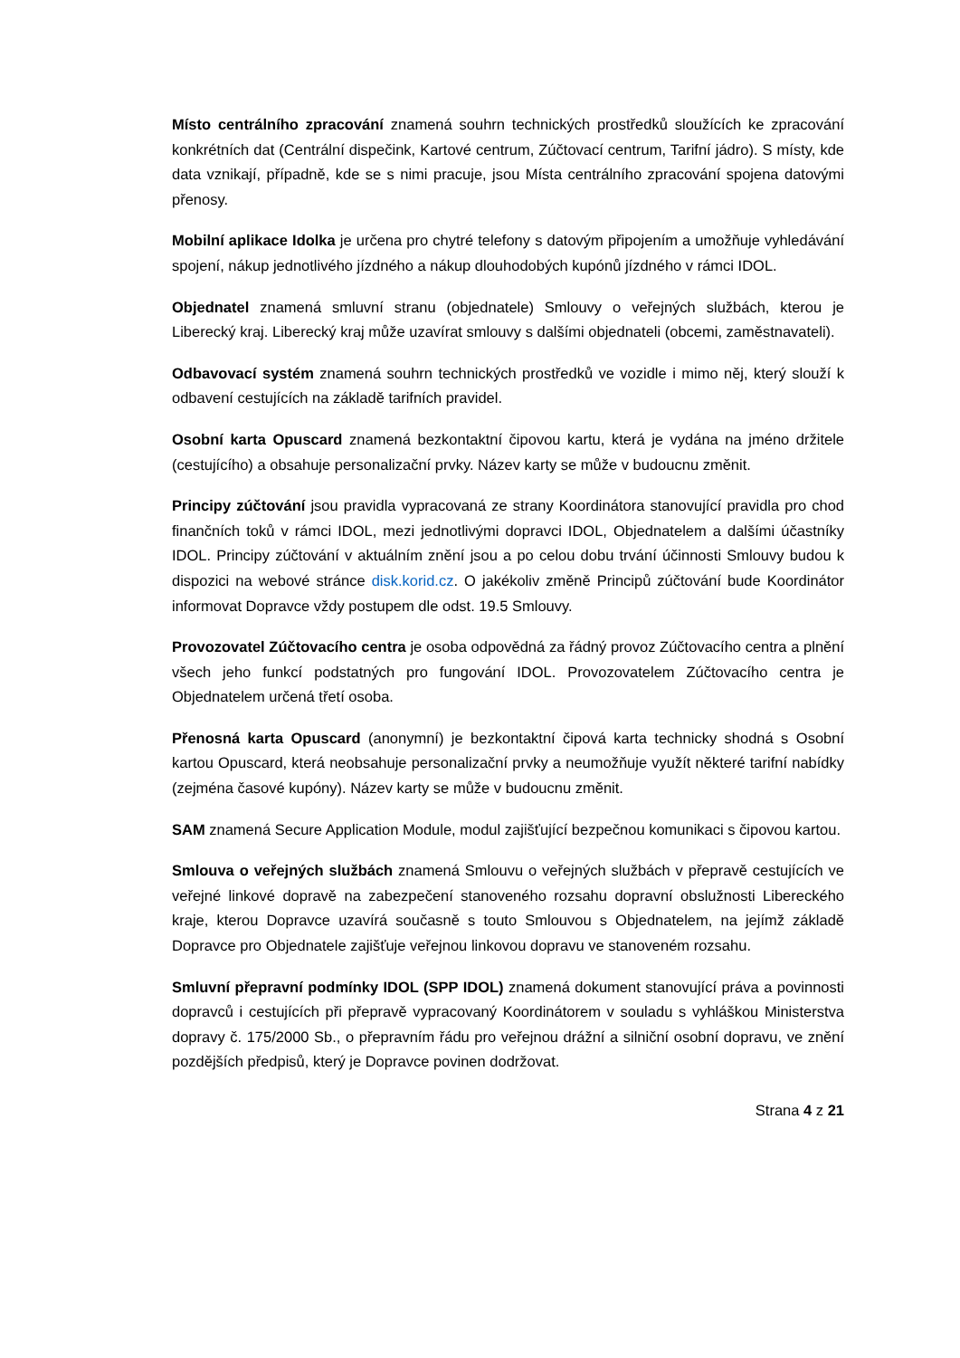Místo centrálního zpracování znamená souhrn technických prostředků sloužících ke zpracování konkrétních dat (Centrální dispečink, Kartové centrum, Zúčtovací centrum, Tarifní jádro). S místy, kde data vznikají, případně, kde se s nimi pracuje, jsou Místa centrálního zpracování spojena datovými přenosy.
Mobilní aplikace Idolka je určena pro chytré telefony s datovým připojením a umožňuje vyhledávání spojení, nákup jednotlivého jízdného a nákup dlouhodobých kupónů jízdného v rámci IDOL.
Objednatel znamená smluvní stranu (objednatele) Smlouvy o veřejných službách, kterou je Liberecký kraj. Liberecký kraj může uzavírat smlouvy s dalšími objednateli (obcemi, zaměstnavateli).
Odbavovací systém znamená souhrn technických prostředků ve vozidle i mimo něj, který slouží k odbavení cestujících na základě tarifních pravidel.
Osobní karta Opuscard znamená bezkontaktní čipovou kartu, která je vydána na jméno držitele (cestujícího) a obsahuje personalizační prvky. Název karty se může v budoucnu změnit.
Principy zúčtování jsou pravidla vypracovaná ze strany Koordinátora stanovující pravidla pro chod finančních toků v rámci IDOL, mezi jednotlivými dopravci IDOL, Objednatelem a dalšími účastníky IDOL. Principy zúčtování v aktuálním znění jsou a po celou dobu trvání účinnosti Smlouvy budou k dispozici na webové stránce disk.korid.cz. O jakékoliv změně Principů zúčtování bude Koordinátor informovat Dopravce vždy postupem dle odst. 19.5 Smlouvy.
Provozovatel Zúčtovacího centra je osoba odpovědná za řádný provoz Zúčtovacího centra a plnění všech jeho funkcí podstatných pro fungování IDOL. Provozovatelem Zúčtovacího centra je Objednatelem určená třetí osoba.
Přenosná karta Opuscard (anonymní) je bezkontaktní čipová karta technicky shodná s Osobní kartou Opuscard, která neobsahuje personalizační prvky a neumožňuje využít některé tarifní nabídky (zejména časové kupóny). Název karty se může v budoucnu změnit.
SAM znamená Secure Application Module, modul zajišťující bezpečnou komunikaci s čipovou kartou.
Smlouva o veřejných službách znamená Smlouvu o veřejných službách v přepravě cestujících ve veřejné linkové dopravě na zabezpečení stanoveného rozsahu dopravní obslužnosti Libereckého kraje, kterou Dopravce uzavírá současně s touto Smlouvou s Objednatelem, na jejímž základě Dopravce pro Objednatele zajišťuje veřejnou linkovou dopravu ve stanoveném rozsahu.
Smluvní přepravní podmínky IDOL (SPP IDOL) znamená dokument stanovující práva a povinnosti dopravců i cestujících při přepravě vypracovaný Koordinátorem v souladu s vyhláškou Ministerstva dopravy č. 175/2000 Sb., o přepravním řádu pro veřejnou drážní a silniční osobní dopravu, ve znění pozdějších předpisů, který je Dopravce povinen dodržovat.
Strana 4 z 21